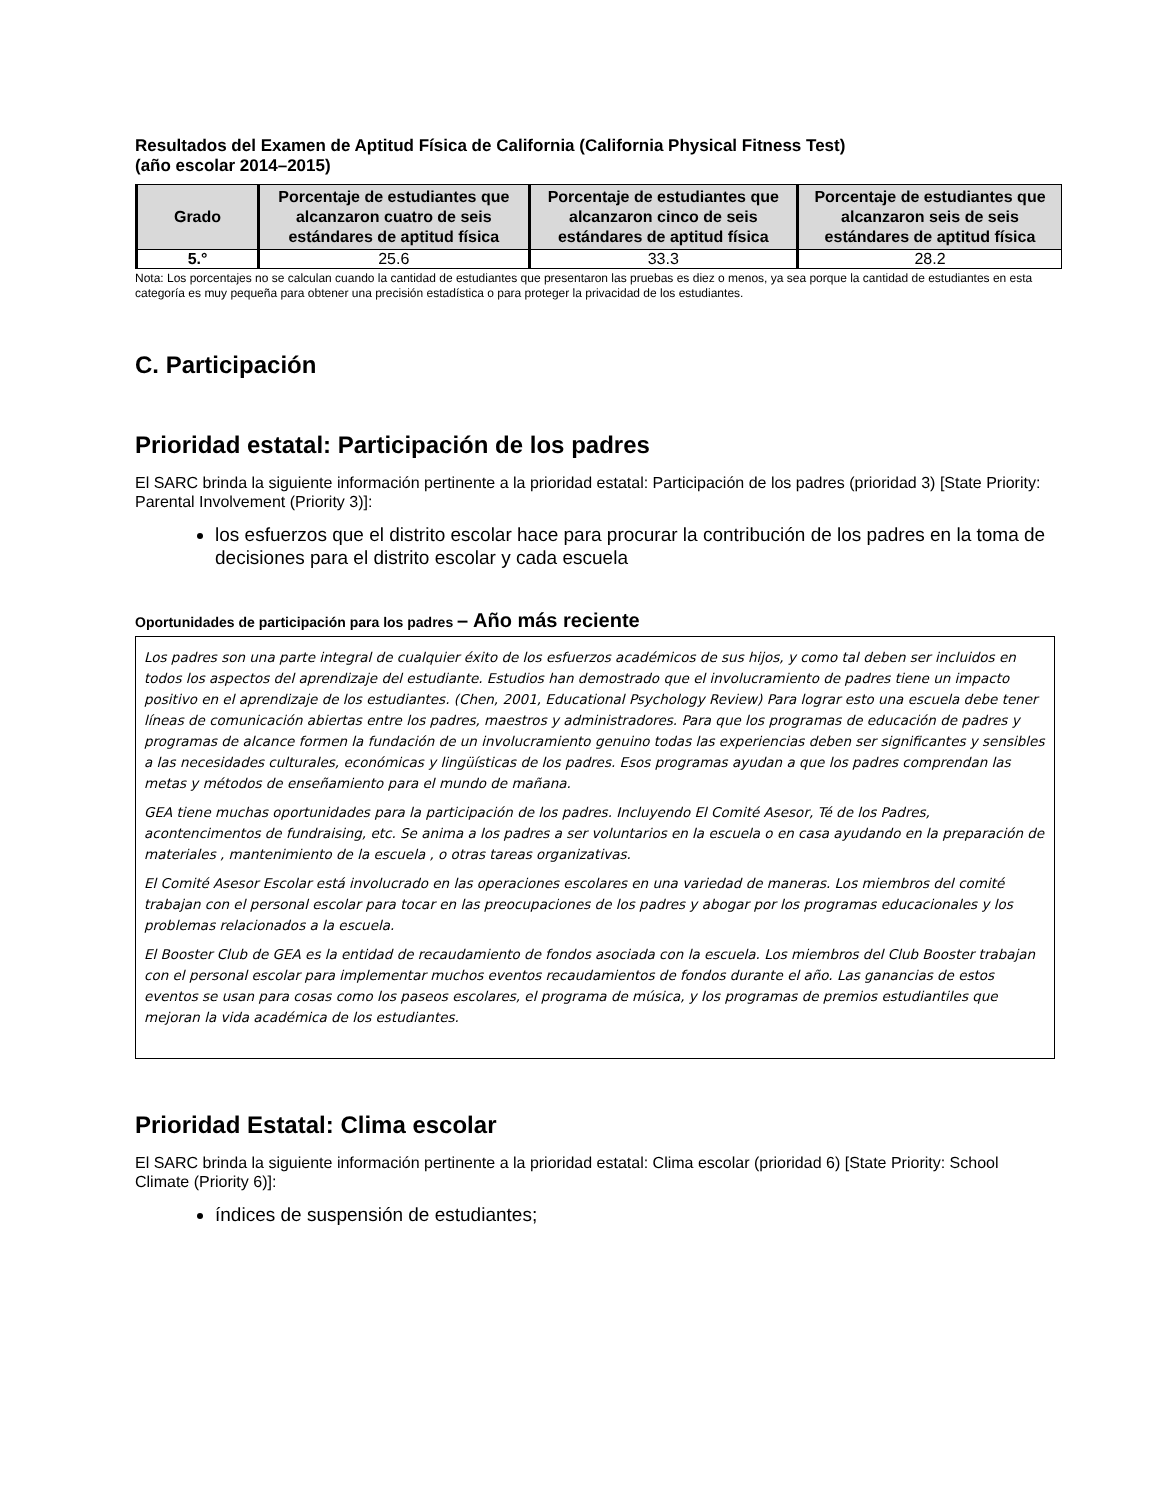Resultados del Examen de Aptitud Física de California (California Physical Fitness Test)
(año escolar 2014–2015)
| Grado | Porcentaje de estudiantes que alcanzaron cuatro de seis estándares de aptitud física | Porcentaje de estudiantes que alcanzaron cinco de seis estándares de aptitud física | Porcentaje de estudiantes que alcanzaron seis de seis estándares de aptitud física |
| --- | --- | --- | --- |
| 5.° | 25.6 | 33.3 | 28.2 |
Nota: Los porcentajes no se calculan cuando la cantidad de estudiantes que presentaron las pruebas es diez o menos, ya sea porque la cantidad de estudiantes en esta categoría es muy pequeña para obtener una precisión estadística o para proteger la privacidad de los estudiantes.
C. Participación
Prioridad estatal: Participación de los padres
El SARC brinda la siguiente información pertinente a la prioridad estatal: Participación de los padres (prioridad 3) [State Priority: Parental Involvement (Priority 3)]:
los esfuerzos que el distrito escolar hace para procurar la contribución de los padres en la toma de decisiones para el distrito escolar y cada escuela
Oportunidades de participación para los padres – Año más reciente
Los padres son una parte integral de cualquier éxito de los esfuerzos académicos de sus hijos, y como tal deben ser incluidos en todos los aspectos del aprendizaje del estudiante. Estudios han demostrado que el involucramiento de padres tiene un impacto positivo en el aprendizaje de los estudiantes. (Chen, 2001, Educational Psychology Review) Para lograr esto una escuela debe tener líneas de comunicación abiertas entre los padres, maestros y administradores. Para que los programas de educación de padres y programas de alcance formen la fundación de un involucramiento genuino todas las experiencias deben ser significantes y sensibles a las necesidades culturales, económicas y lingüísticas de los padres. Esos programas ayudan a que los padres comprendan las metas y métodos de enseñamiento para el mundo de mañana.
GEA tiene muchas oportunidades para la participación de los padres. Incluyendo El Comité Asesor, Té de los Padres, acontencimentos de fundraising, etc. Se anima a los padres a ser voluntarios en la escuela o en casa ayudando en la preparación de materiales , mantenimiento de la escuela , o otras tareas organizativas.
El Comité Asesor Escolar está involucrado en las operaciones escolares en una variedad de maneras. Los miembros del comité trabajan con el personal escolar para tocar en las preocupaciones de los padres y abogar por los programas educacionales y los problemas relacionados a la escuela.
El Booster Club de GEA es la entidad de recaudamiento de fondos asociada con la escuela. Los miembros del Club Booster trabajan con el personal escolar para implementar muchos eventos recaudamientos de fondos durante el año. Las ganancias de estos eventos se usan para cosas como los paseos escolares, el programa de música, y los programas de premios estudiantiles que mejoran la vida académica de los estudiantes.
Prioridad Estatal: Clima escolar
El SARC brinda la siguiente información pertinente a la prioridad estatal: Clima escolar (prioridad 6) [State Priority: School Climate (Priority 6)]:
índices de suspensión de estudiantes;